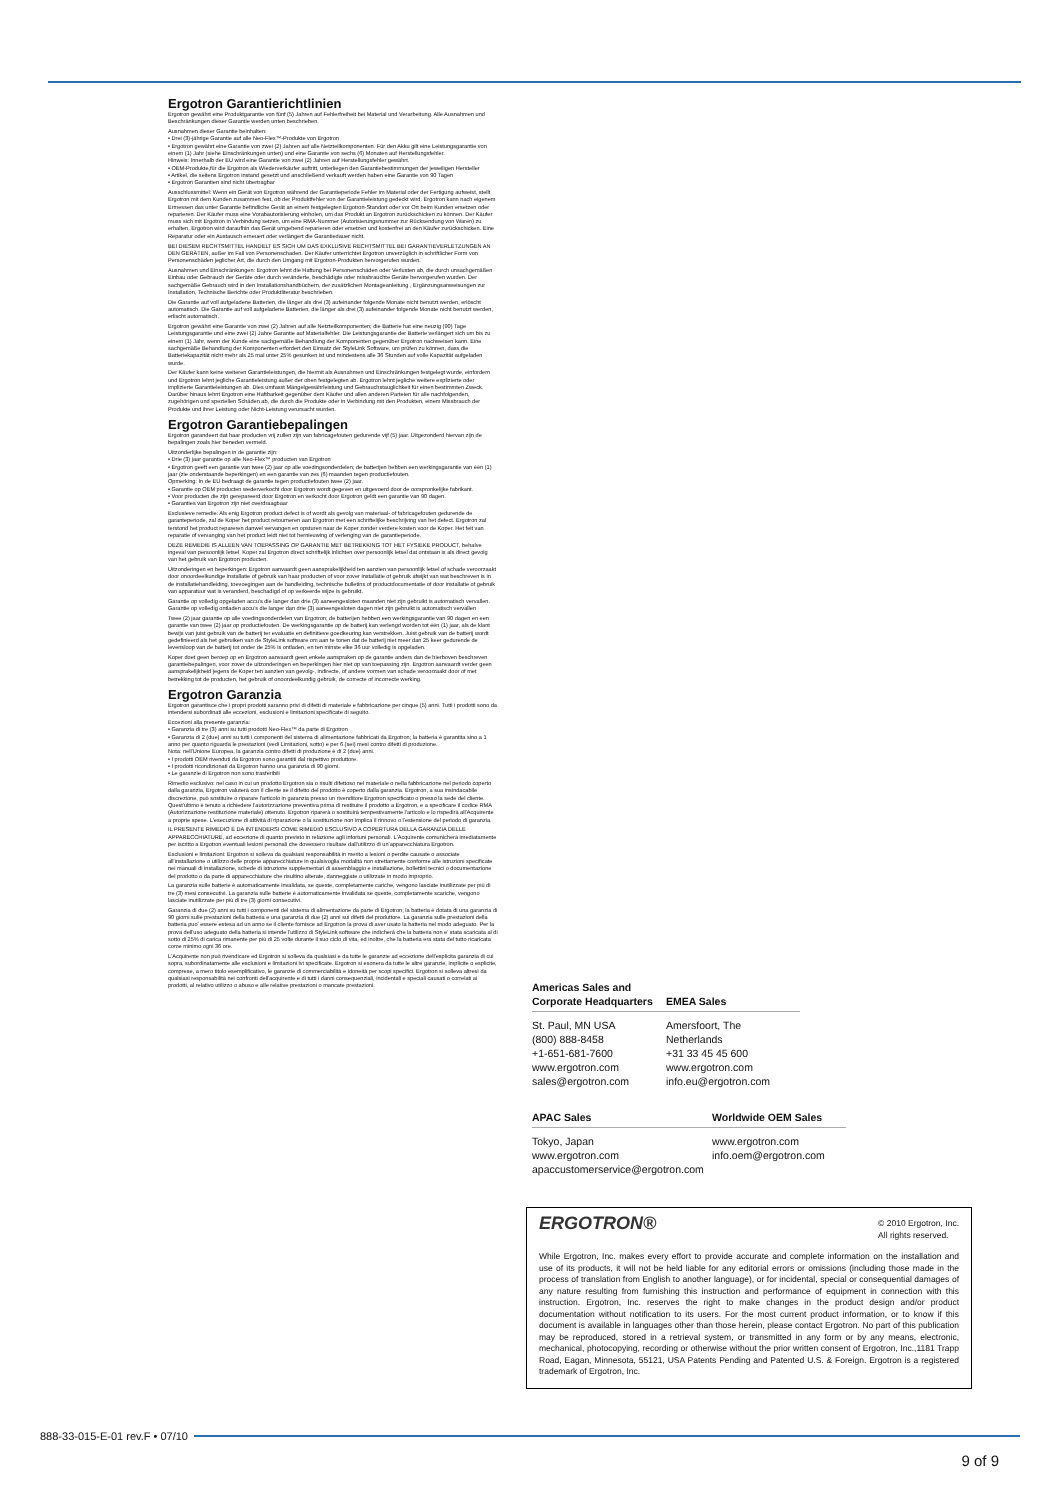Ergotron Garantierichtlinien
Ergotron gewährt eine Produktgarantie von fünf (5) Jahren auf Fehlerfreiheit bei Material und Verarbeitung. Alle Ausnahmen und Beschränkungen dieser Garantie werden unten beschrieben.
Ausnahmen dieser Garantie beinhalten:
• Drei (3)-jährige Garantie auf alle Neo-Flex™-Produkte von Ergotron
• Ergotron gewährt eine Garantie von zwei (2) Jahren auf alle Netzteilkomponenten. Für den Akku gilt eine Leistungsgarantie von einem (1) Jahr (siehe Einschränkungen unten) und eine Garantie von sechs (6) Monaten auf Herstellungsfehler.
Hinweis: Innerhalb der EU wird eine Garantie von zwei (2) Jahren auf Herstellungsfehler gewährt.
• OEM-Produkte,für die Ergotron als Wiederverkäufer auftritt, unterliegen den Garantiebestimmungen der jeweiligen Hersteller
• Artikel, die seitens Ergotron instand gesetzt und anschließend verkauft werden haben eine Garantie von 90 Tagen
• Ergotron Garantien sind nicht übertragbar
Ausschlussmittel: Wenn ein Gerät von Ergotron während der Garantieperiode Fehler im Material oder der Fertigung aufweist, stellt Ergotron mit dem Kunden zusammen fest, ob der Produktfehler von der Garantieleistung gedeckt wird. Ergotron kann nach eigenem Ermessen das unter Garantie befindliche Gerät an einem festgelegten Ergotron-Standort oder vor Ort beim Kunden ersetzen oder reparieren. Der Käufer muss eine Vorabautorisierung einholen, um das Produkt an Ergotron zurückschicken zu können. Der Käufer muss sich mit Ergotron in Verbindung setzen, um eine RMA-Nummer (Autorisierungsnummer zur Rücksendung von Waren) zu erhalten. Ergotron wird daraufhin das Gerät umgehend reparieren oder ersetzen und kostenfrei an den Käufer zurückschicken. Eine Reparatur oder ein Austausch erneuert oder verlängert die Garantiedauer nicht.
BEI DIESEM RECHTSMITTEL HANDELT ES SICH UM DAS EXKLUSIVE RECHTSMITTEL BEI GARANTIEVERLETZUNGEN AN DEN GERÄTEN, außer im Fall von Personenschaden. Der Käufer unterrichtet Ergotron unverzüglich in schriftlicher Form von Personenschäden jeglicher Art, die durch den Umgang mit Ergotron-Produkten hervorgerufen wurden.
Ausnahmen und Einschränkungen: Ergotron lehnt die Haftung bei Personenschäden oder Verlusten ab, die durch unsachgemäßen Einbau oder Gebrauch der Geräte oder durch veränderte, beschädigte oder missbrauchte Geräte hervorgerufen wurden. Der sachgemäße Gebrauch wird in den Installationshandbüchern, der zusätzlichen Montageanleitung , Ergänzungsanweisungen zur Installation, Technische Berichte oder Produktliteratur beschrieben.
Die Garantie auf voll aufgeladene Batterien, die länger als drei (3) aufeinander folgende Monate nicht benutzt werden, erlöscht automatisch. Die Garantie auf voll aufgeladene Batterien, die länger als drei (3) aufeinander folgende Monate nicht benutzt werden, erlischt automatisch.
Ergotron gewährt eine Garantie von zwei (2) Jahren auf alle Netzteilkomponenten; die Batterie hat eine neuzig (90) Tage Leistungsgarantie und eine zwei (2) Jahre Garantie auf Materialfehler. Die Leistungsgarantie der Batterie verlängert sich um bis zu einem (1) Jahr, wenn der Kunde eine sachgemäße Behandlung der Komponenten gegenüber Ergotron nachweisen kann. Eine sachgemäße Behandlung der Komponenten erfordert den Einsatz der StyleLink Software, um prüfen zu können, dass die Batteriekapazität nicht mehr als 25 mal unter 25% gesunken ist und mindestens alle 36 Stunden auf volle Kapazität aufgeladen wurde.
Der Käufer kann keine weiteren Garantieleistungen, die hiermit als Ausnahmen und Einschränkungen festgelegt wurde, einfordern und Ergotron lehnt jegliche Garantieleistung außer der oben festgelegten ab. Ergotron lehnt jegliche weitere explizierte oder implizierte Garantieleistungen ab. Dies umfasst Mängelgewährleistung und Gebrauchstauglichkeit für einen bestimmten Zweck. Darüber hinaus lehnt Ergotron eine Haftbarkeit gegenüber dem Käufer und allen anderen Parteien für alle nachfolgenden, zugehörigen und speziellen Schäden ab, die durch die Produkte oder in Verbindung mit den Produkten, einem Missbrauch der Produkte und ihrer Leistung oder Nicht-Leistung verursacht wurden.
Ergotron Garantiebepalingen
Ergotron garandeert dat haar producten vrij zullen zijn van fabricagefouten gedurende vijf (5) jaar. Uitgezonderd hiervan zijn de bepalingen zoals hier beneden vermeld.
Uitzonderlijke bepalingen in de garantie zijn:
• Drie (3) jaar garantie op alle Neo-Flex™ producten van Ergotron
• Ergotron geeft een garantie van twee (2) jaar op alle voedingsonderdelen; de batterijen hebben een werkingsgarantie van één (1) jaar (zie onderstaande beperkingen) en een garantie van zes (6) maanden tegen productiefouten.
Opmerking: In de EU bedraagt de garantie tegen productiefouten twee (2) jaar.
• Garantie op OEM producten wederverkocht door Ergotron wordt gegeven en uitgevoerd door de oorspronkelijke fabrikant.
• Voor producten die zijn gerepareerd door Ergotron en verkocht door Ergotron geldt een garantie van 90 dagen.
• Garanties van Ergotron zijn niet overdraagbaar
Exclusieve remedie: Als enig Ergotron product defect is of wordt als gevolg van materiaal- of fabricagefouten gedurende de garanteperiode, zal de Koper het product retourneren aan Ergotron met een schriftelijke beschrijving van het defect. Ergotron zal terstond het product repareren danwel vervangen en opsturen naar de Koper zonder verdere kosten voor de Koper. Het feit van reparatie of vervanging van het product leidt niet tot hernieuwing of verlenging van de garantieperiode.
DEZE REMEDIE IS ALLEEN VAN TOEPASSING OP GARANTIE MET BETREKKING TOT HET FYSIEKE PRODUCT, behalve ingeval van persoonlijk letsel. Koper zal Ergotron direct schriftelijk inlichten over persoonlijk letsel dat ontstaan is als direct gevolg van het gebruik van Ergotron producten.
Uitzonderingen en beperkingen: Ergotron aanvaardt geen aansprakelijkheid ten aanzien van persoonlijk letsel of schade veroorzaakt door onoordeelkundige installatie of gebruik van haar producten of voor zover installatie of gebruik afwijkt van wat beschreven is in de installatiehandleiding, toevoegingen aan de handleiding, technische bulletins of productdocumentatie of door installatie of gebruik van apparatuur wat is veranderd, beschadigd of op verkeerde wijze is gebruikt.
Garantie op volledig opgeladen accu's die langer dan drie (3) aaneengesloten maanden niet zijn gebruikt is automatisch vervallen. Garantie op volledig ontladen accu's die langer dan drie (3) aaneengesloten dagen niet zijn gebruikt is automatisch vervallen
Twee (2) jaar garantie op alle voedingsonderdelen van Ergotron; de batterijen hebben een werkingsgarantie van 90 dagen en een garantie van twee (2) jaar op productiefouten. De werkingsgarantie op de batterij kan verlengd worden tot één (1) jaar, als de klant bewijs van juist gebruik van de batterij ter evaluatie en definitieve goedkeuring kan verstrekken. Juist gebruik van de batterij wordt gedefinieerd als het gebruiken van de StyleLink software om aan te tonen dat de batterij niet meer dan 25 keer gedurende de levensloop van de batterij tot onder de 25% is ontladen, en ten minste elke 36 uur volledig is opgeladen.
Koper doet geen beroep op en Ergotron aanvaardt geen enkele aanspraken op de garantie anders dan de hierboven beschreven garantiebepalingen, voor zover de uitzonderingen en beperkingen hier niet op van toepassing zijn. Ergotron aanvaardt verder geen aansprakelijkheid jegens de Koper ten aanzien van gevolg-, indirecte, of andere vormen van schade veroorzaakt door of met betrekking tot de producten, het gebruik of onoordeelkundig gebruik, de correcte of incorrecte werking.
Ergotron Garanzia
Ergotron garantisce che i propri prodotti saranno privi di difetti di materiale e fabbricazione per cinque (5) anni. Tutti i prodotti sono da intendersi subordinati alle eccezioni, esclusioni e limitazioni specificate di seguito.
Eccezioni alla presente garanzia:
• Garanzia di tre (3) anni su tutti prodotti Neo-Flex™ da parte di Ergotron
• Garanzia di 2 (due) anni su tutti i componenti del sistema di alimentazione fabbricati da Ergotron; la batteria è garantita sino a 1 anno per quanto riguarda le prestazioni (vedi Limitazioni, sotto) e per 6 (sei) mesi contro difetti di produzione.
Nota: nell'Unione Europea, la garanzia contro difetti di produzione è di 2 (due) anni.
• I prodotti OEM rivenduti da Ergotron sono garantiti dal rispettivo produttore.
• I prodotti ricondizionati da Ergotron hanno una garanzia di 90 giorni.
• Le garanzie di Ergotron non sono trasferibili
Rimedio esclusivo: nel caso in cui un prodotto Ergotron sia o risulti difettoso nel materiale o nella fabbricazione nel periodo coperto dalla garanzia, Ergotron valuterà con il cliente se il difetto del prodotto è coperto dalla garanzia. Ergotron, a sua insindacabile discrezione, può sostituire o riparare l'articolo in garanzia presso un rivenditore Ergotron specificato o presso la sede del cliente. Quest'ultimo è tenuto a richiedere l'autorizzazione preventiva prima di restituire il prodotto a Ergotron, e a specificare il codice RMA (Autorizzazione restituzione materiale) ottenuto. Ergotron riparerà o sostituirà tempestivamente l'articolo e lo rispedirà all'Acquirente a proprie spese. L'esecuzione di attività di riparazione o la sostituzione non implica il rinnovo o l'estensione del periodo di garanzia.
IL PRESENTE RIMEDIO È DA INTENDERSI COME RIMEDIO ESCLUSIVO A COPERTURA DELLA GARANZIA DELLE APPARECCHIATURE, ad eccezione di quanto previsto in relazione agli infortuni personali. L'Acquirente comunicherà imediatamente per iscritto a Ergotron eventuali lesioni personali che dovessero risultare dall'utilizzo di un'apparecchiatura Ergotron.
Esclusioni e limitazioni: Ergotron si solleva da qualsiasi responsabilità in merito a lesioni o perdite causate o associate all'installazione o utilizzo delle proprie apparecchiature in qualsivoglia modalità non strettamente conforme alle istruzioni specificate nei manuali di installazione, schede di istruzione supplementari di assemblaggio e installazione, bollettini tecnici o documentazione del prodotto o da parte di apparecchiature che risultino alterate, danneggiate o utilizzate in modo improprio.
La garanzia sulle batterie è automaticamente invalidata, se queste, completamente cariche, vengono lasciate inutilizzate per più di tre (3) mesi consecutivi. La garanzia sulle batterie è automaticamente invalidata se queste, completamente scariche, vengono lasciate inutilizzate per più di tre (3) giorni consecutivi.
Garanzia di due (2) anni su tutti i componenti del sistema di alimentazione da parte di Ergotron; la batteria è dotata di una garanzia di 90 giorni sulle prestazioni della batteria e una garanzia di due (2) anni sui difetti del produttore. La garanzia sulle prestazioni della batteria puo' essere estesa ad un anno se il cliente fornisce ad Ergotron la prova di aver usato la batteria nel modo adeguato. Per la prova dell'uso adeguato della batteria si intende l'utilizzo di StyleLink software che indicherà che la batteria non e' stata scaricata al di sotto di 25% di carica rimanente per più di 25 volte durante il suo ciclo di vita, ed inoltre, che la batteria era stata del tutto ricaricata come minimo ogni 36 ore.
L'Acquirente non può rivendicare ed Ergotron si solleva da qualsiasi e da tutte le garanzie ad eccezione dell'esplicita garanzia di cui sopra, subordinatamente alle esclusioni e limitazioni ivi specificate. Ergotron si esonera da tutte le altre garanzie, implicite o esplicite, comprese, a mero titolo esemplificativo, le garanzie di commerciabilità e idoneità per scopi specifici. Ergotron si solleva altresì da qualsiasi responsabilità nei confronti dell'acquirente e di tutti i danni consequenziali, incidentali e speciali causati o correlati ai prodotti, al relativo utilizzo o abuso e alle relative prestazioni o mancate prestazioni.
Americas Sales and
Corporate Headquarters
St. Paul, MN USA
(800) 888-8458
+1-651-681-7600
www.ergotron.com
sales@ergotron.com
EMEA Sales
Amersfoort, The Netherlands
+31 33 45 45 600
www.ergotron.com
info.eu@ergotron.com
APAC Sales
Tokyo, Japan
www.ergotron.com
apaccustomerservice@ergotron.com
Worldwide OEM Sales
www.ergotron.com
info.oem@ergotron.com
ERGOTRON® © 2010 Ergotron, Inc.
All rights reserved.
While Ergotron, Inc. makes every effort to provide accurate and complete information on the installation and use of its products, it will not be held liable for any editorial errors or omissions (including those made in the process of translation from English to another language), or for incidental, special or consequential damages of any nature resulting from furnishing this instruction and performance of equipment in connection with this instruction. Ergotron, Inc. reserves the right to make changes in the product design and/or product documentation without notification to its users. For the most current product information, or to know if this document is available in languages other than those herein, please contact Ergotron. No part of this publication may be reproduced, stored in a retrieval system, or transmitted in any form or by any means, electronic, mechanical, photocopying, recording or otherwise without the prior written consent of Ergotron, Inc.,1181 Trapp Road, Eagan, Minnesota, 55121, USA Patents Pending and Patented U.S. & Foreign. Ergotron is a registered trademark of Ergotron, Inc.
888-33-015-E-01 rev.F • 07/10
9 of 9